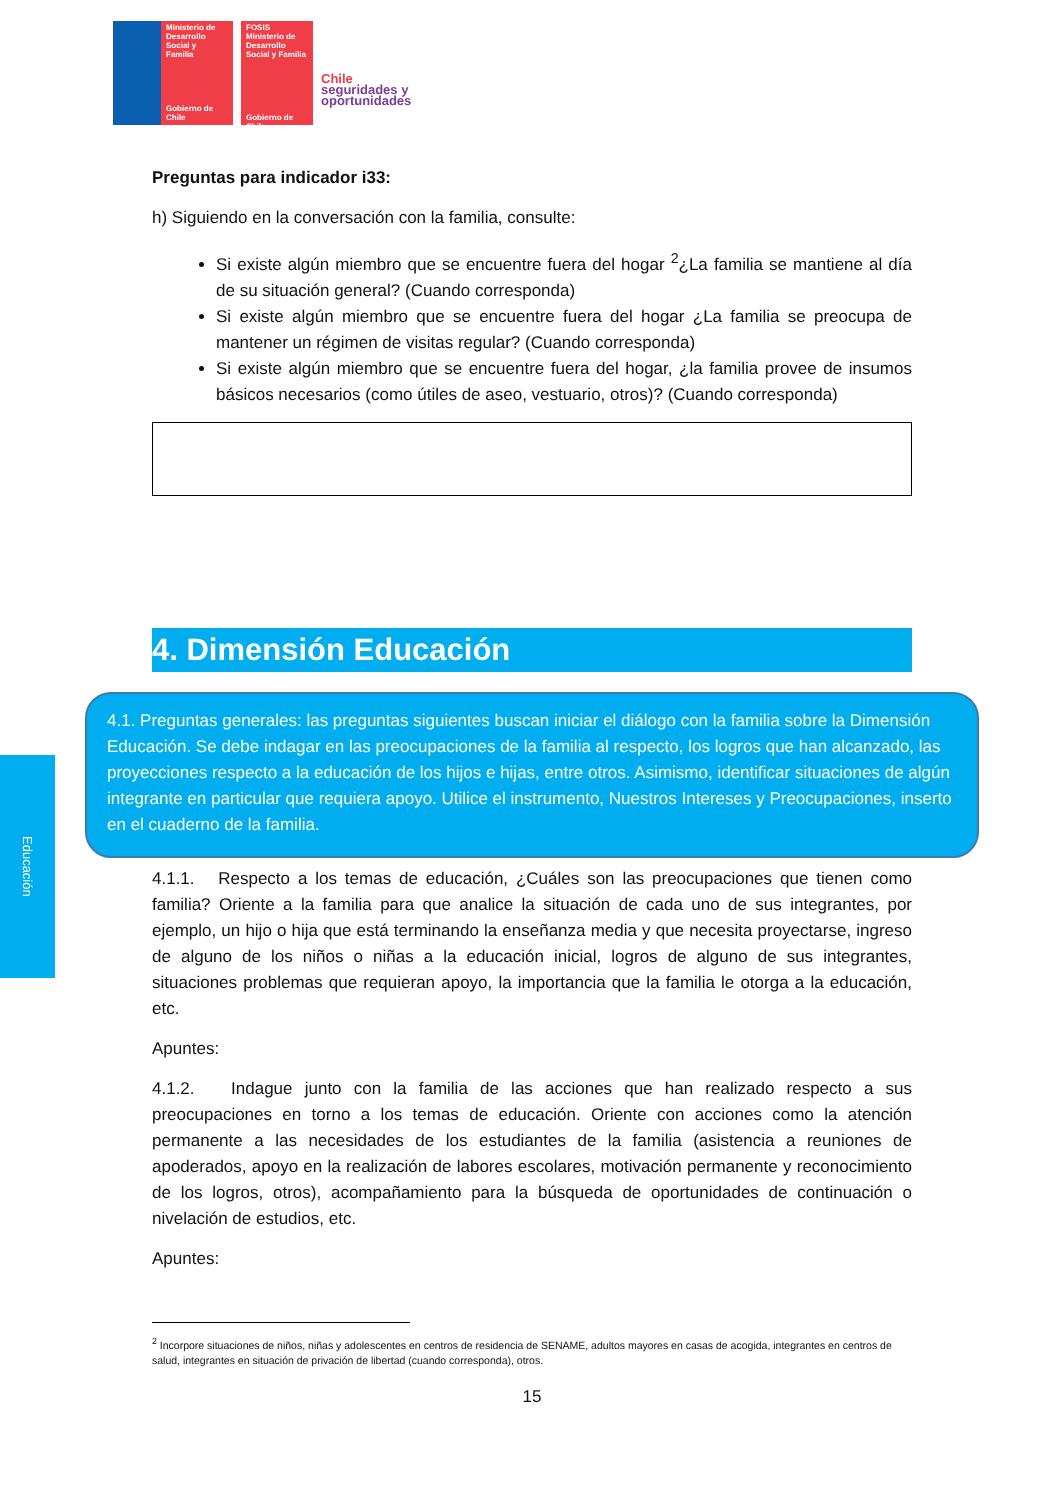Ministerio de
Desarrollo
Social y
Familia
Gobierno de Chile
FOSIS
Ministerio de Desarrollo Social y Familia
Gobierno de Chile
Chile
seguridades y
oportunidades
Educación
Preguntas para indicador i33:
h) Siguiendo en la conversación con la familia, consulte:
Si existe algún miembro que se encuentre fuera del hogar <sup>2</sup>¿La familia se mantiene al día de su situación general? (Cuando corresponda)
Si existe algún miembro que se encuentre fuera del hogar ¿La familia se preocupa de mantener un régimen de visitas regular? (Cuando corresponda)
Si existe algún miembro que se encuentre fuera del hogar, ¿la familia provee de insumos básicos necesarios (como útiles de aseo, vestuario, otros)? (Cuando corresponda)
4. Dimensión Educación
4.1. Preguntas generales: las preguntas siguientes buscan iniciar el diálogo con la familia sobre la Dimensión Educación. Se debe indagar en las preocupaciones de la familia al respecto, los logros que han alcanzado, las proyecciones respecto a la educación de los hijos e hijas, entre otros. Asimismo, identificar situaciones de algún integrante en particular que requiera apoyo. Utilice el instrumento, Nuestros Intereses y Preocupaciones, inserto en el cuaderno de la familia.
4.1.1. Respecto a los temas de educación, ¿Cuáles son las preocupaciones que tienen como familia? Oriente a la familia para que analice la situación de cada uno de sus integrantes, por ejemplo, un hijo o hija que está terminando la enseñanza media y que necesita proyectarse, ingreso de alguno de los niños o niñas a la educación inicial, logros de alguno de sus integrantes, situaciones problemas que requieran apoyo, la importancia que la familia le otorga a la educación, etc.
Apuntes:
4.1.2. Indague junto con la familia de las acciones que han realizado respecto a sus preocupaciones en torno a los temas de educación. Oriente con acciones como la atención permanente a las necesidades de los estudiantes de la familia (asistencia a reuniones de apoderados, apoyo en la realización de labores escolares, motivación permanente y reconocimiento de los logros, otros), acompañamiento para la búsqueda de oportunidades de continuación o nivelación de estudios, etc.
Apuntes:
<sup>2</sup> Incorpore situaciones de niños, niñas y adolescentes en centros de residencia de SENAME, adultos mayores en casas de acogida, integrantes en centros de salud, integrantes en situación de privación de libertad (cuando corresponda), otros.
15